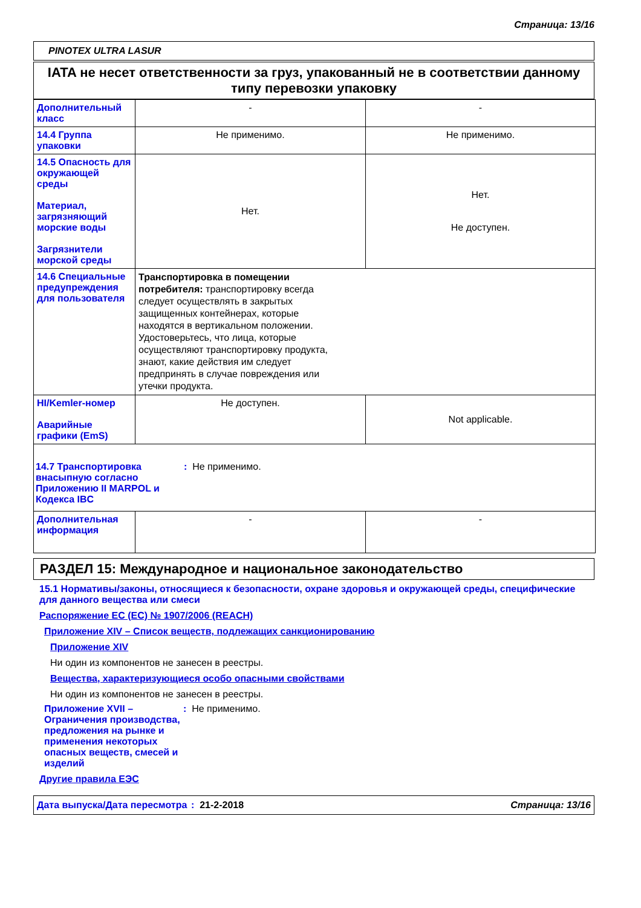Страница: 13/16
PINOTEX ULTRA LASUR
IATA не несет ответственности за груз, упакованный не в соответствии данному типу перевозки упаковку
| Дополнительный класс | - | - |
| 14.4 Группа упаковки | Не применимо. | Не применимо. |
| 14.5 Опасность для окружающей среды Материал, загрязняющий морские воды Загрязнители морской среды | Нет. | Нет. Не доступен. |
| 14.6 Специальные предупреждения для пользователя | Транспортировка в помещении потребителя: транспортировку всегда следует осуществлять в закрытых защищенных контейнерах, которые находятся в вертикальном положении. Удостоверьтесь, что лица, которые осуществляют транспортировку продукта, знают, какие действия им следует предпринять в случае повреждения или утечки продукта. | |
| HI/Kemler-номер Аварийные графики (EmS) | Не доступен. | Not applicable. |
| 14.7 Транспортировка внасыпную согласно Приложению II MARPOL и Кодекса IBC : Не применимо. | | |
| Дополнительная информация | - | - |
РАЗДЕЛ 15: Международное и национальное законодательство
15.1 Нормативы/законы, относящиеся к безопасности, охране здоровья и окружающей среды, специфические для данного вещества или смеси
Распоряжение ЕС (EC) № 1907/2006 (REACH)
Приложение XIV – Список веществ, подлежащих санкционированию
Приложение XIV
Ни один из компонентов не занесен в реестры.
Вещества, характеризующиеся особо опасными свойствами
Ни один из компонентов не занесен в реестры.
Приложение XVII – Ограничения производства, предложения на рынке и применения некоторых опасных веществ, смесей и изделий
: Не применимо.
Другие правила ЕЭС
Дата выпуска/Дата пересмотра
: 21-2-2018
Страница: 13/16